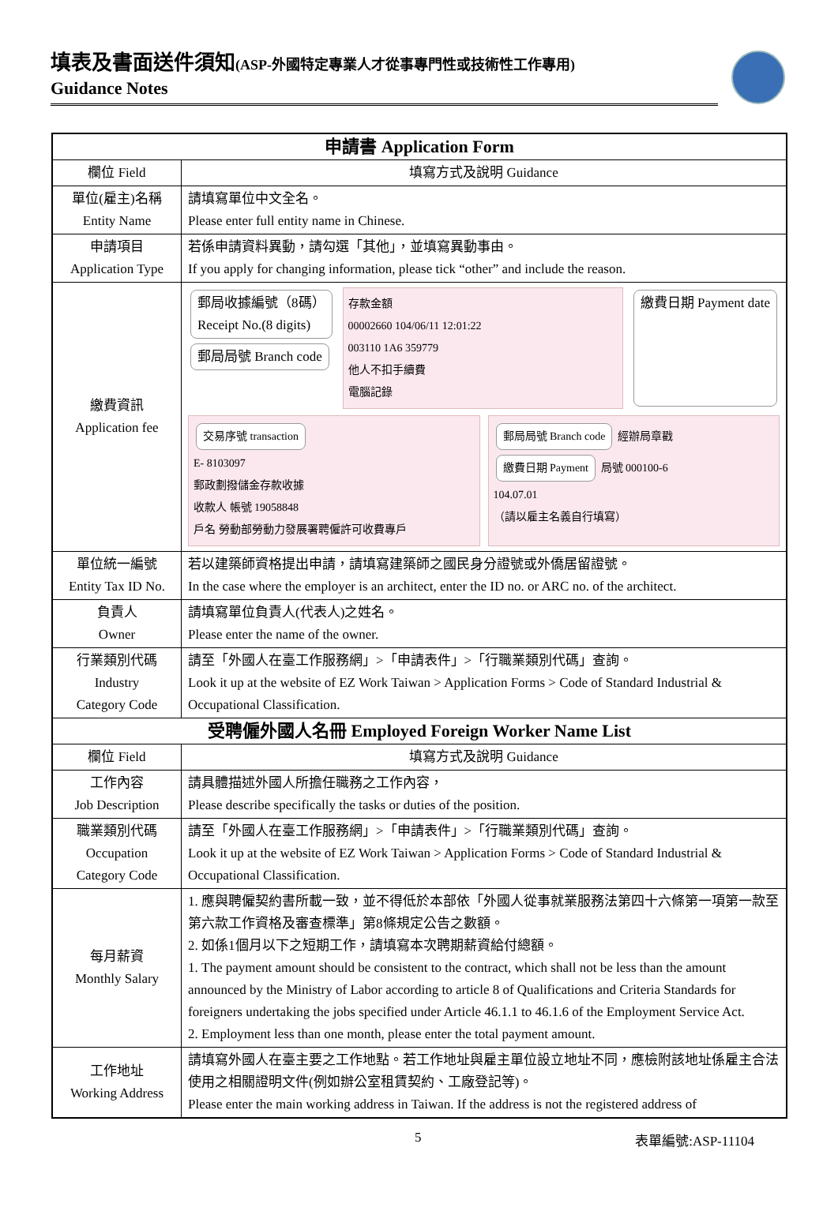填表及書面送件須知(ASP-外國特定專業人才從事專門性或技術性工作專用)
Guidance Notes
| 申請書 Application Form | |
| --- | --- |
| 欄位 Field | 填寫方式及說明 Guidance |
| 單位(雇主)名稱 Entity Name | 請填寫單位中文全名。 Please enter full entity name in Chinese. |
| 申請項目 Application Type | 若係申請資料異動，請勾選「其他」，並填寫異動事由。 If you apply for changing information, please tick “other” and include the reason. |
| 繳費資訊 Application fee | 郵局收據編號（8碼） Receipt No.(8 digits) 郵局局號 Branch code 存款金額 00002660 104/06/11 12:01:22 003110 1A6 359779 他人不扣手續費 電腦記錄 繳費日期 Payment date 交易序號 transaction E- 8103097 郵政劃撥儲金存款收據 收款人 帳號 19058848 戶名 勞動部勞動力發展署聘僱許可收費專戶 郵局局號 Branch code 經辦局章戳 繳費日期 Payment 局號 000100-6 104.07.01 （請以雇主名義自行填寫） |
| 單位統一編號 Entity Tax ID No. | 若以建築師資格提出申請，請填寫建築師之國民身分證號或外僑居留證號。 In the case where the employer is an architect, enter the ID no. or ARC no. of the architect. |
| 負責人 Owner | 請填寫單位負責人(代表人)之姓名。 Please enter the name of the owner. |
| 行業類別代碼 Industry Category Code | 請至「外國人在臺工作服務網」>「申請表件」>「行職業類別代碼」查詢。 Look it up at the website of EZ Work Taiwan > Application Forms > Code of Standard Industrial & Occupational Classification. |
| 受聘僱外國人名冊 Employed Foreign Worker Name List | |
| 欄位 Field | 填寫方式及說明 Guidance |
| 工作內容 Job Description | 請具體描述外國人所擔任職務之工作內容， Please describe specifically the tasks or duties of the position. |
| 職業類別代碼 Occupation Category Code | 請至「外國人在臺工作服務網」>「申請表件」>「行職業類別代碼」查詢。 Look it up at the website of EZ Work Taiwan > Application Forms > Code of Standard Industrial & Occupational Classification. |
| 每月薪資 Monthly Salary | 1. 應與聘僱契約書所載一致，並不得低於本部依「外國人從事就業服務法第四十六條第一項第一款至第六款工作資格及審查標準」第8條規定公告之數額。 2. 如係1個月以下之短期工作，請填寫本次聘期薪資給付總額。 1. The payment amount should be consistent to the contract, which shall not be less than the amount announced by the Ministry of Labor according to article 8 of Qualifications and Criteria Standards for foreigners undertaking the jobs specified under Article 46.1.1 to 46.1.6 of the Employment Service Act. 2. Employment less than one month, please enter the total payment amount. |
| 工作地址 Working Address | 請填寫外國人在臺主要之工作地點。若工作地址與雇主單位設立地址不同，應檢附該地址係雇主合法使用之相關證明文件(例如辦公室租賃契約、工廠登記等)。 Please enter the main working address in Taiwan. If the address is not the registered address of |
5 表單編號:ASP-11104